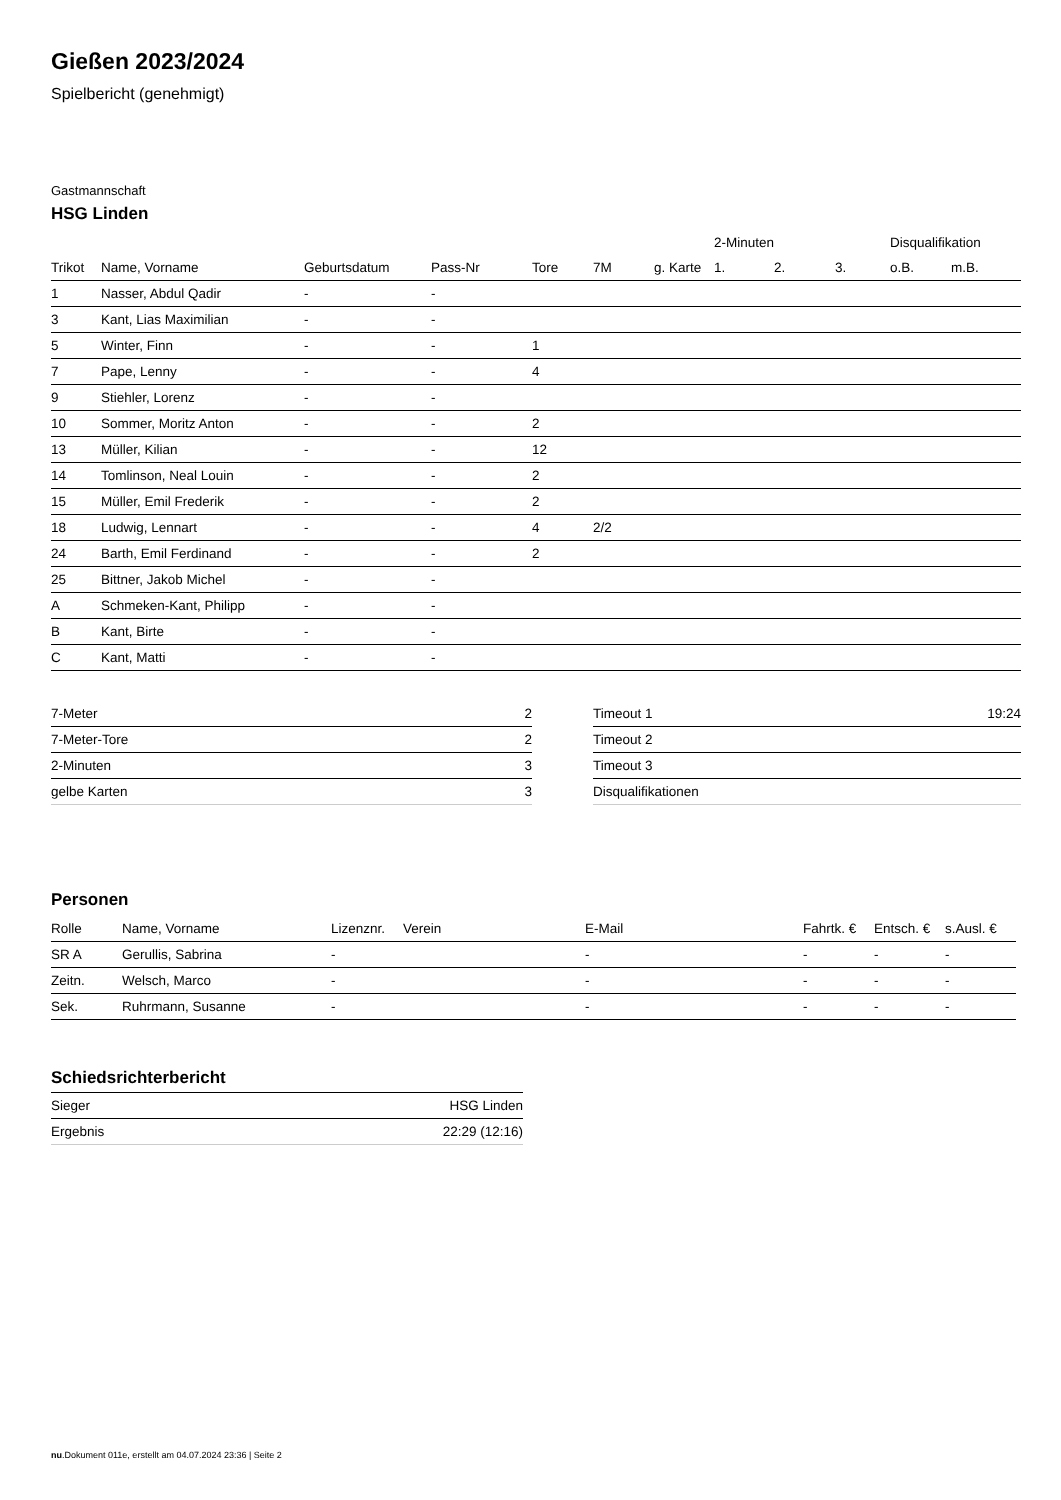Gießen 2023/2024
Spielbericht (genehmigt)
Gastmannschaft
HSG Linden
| | | | | | | | 2-Minuten | | | Disqualifikation | |
| --- | --- | --- | --- | --- | --- | --- | --- | --- | --- | --- | --- |
| Trikot | Name, Vorname | Geburtsdatum | Pass-Nr | Tore | 7M | g. Karte | 1. | 2. | 3. | o.B. | m.B. |
| 1 | Nasser, Abdul Qadir | - | - | | | | | | | | |
| 3 | Kant, Lias Maximilian | - | - | | | | | | | | |
| 5 | Winter, Finn | - | - | 1 | | | | | | | |
| 7 | Pape, Lenny | - | - | 4 | | | | | | | |
| 9 | Stiehler, Lorenz | - | - | | | | | | | | |
| 10 | Sommer, Moritz Anton | - | - | 2 | | | | | | | |
| 13 | Müller, Kilian | - | - | 12 | | | | | | | |
| 14 | Tomlinson, Neal Louin | - | - | 2 | | | | | | | |
| 15 | Müller, Emil Frederik | - | - | 2 | | | | | | | |
| 18 | Ludwig, Lennart | - | - | 4 | 2/2 | | | | | | |
| 24 | Barth, Emil Ferdinand | - | - | 2 | | | | | | | |
| 25 | Bittner, Jakob Michel | - | - | | | | | | | | |
| A | Schmeken-Kant, Philipp | - | - | | | | | | | | |
| B | Kant, Birte | - | - | | | | | | | | |
| C | Kant, Matti | - | - | | | | | | | | |
| 7-Meter | 2 |
| 7-Meter-Tore | 2 |
| 2-Minuten | 3 |
| gelbe Karten | 3 |
| Timeout 1 | 19:24 |
| Timeout 2 | |
| Timeout 3 | |
| Disqualifikationen | |
Personen
| Rolle | Name, Vorname | Lizenznr. | Verein | E-Mail | Fahrtk. € | Entsch. € | s.Ausl. € |
| --- | --- | --- | --- | --- | --- | --- | --- |
| SR A | Gerullis, Sabrina | - | | - | - | - | - |
| Zeitn. | Welsch, Marco | - | | - | - | - | - |
| Sek. | Ruhrmann, Susanne | - | | - | - | - | - |
Schiedsrichterbericht
| Sieger | HSG Linden |
| Ergebnis | 22:29 (12:16) |
nu.Dokument 011e, erstellt am 04.07.2024 23:36 | Seite 2